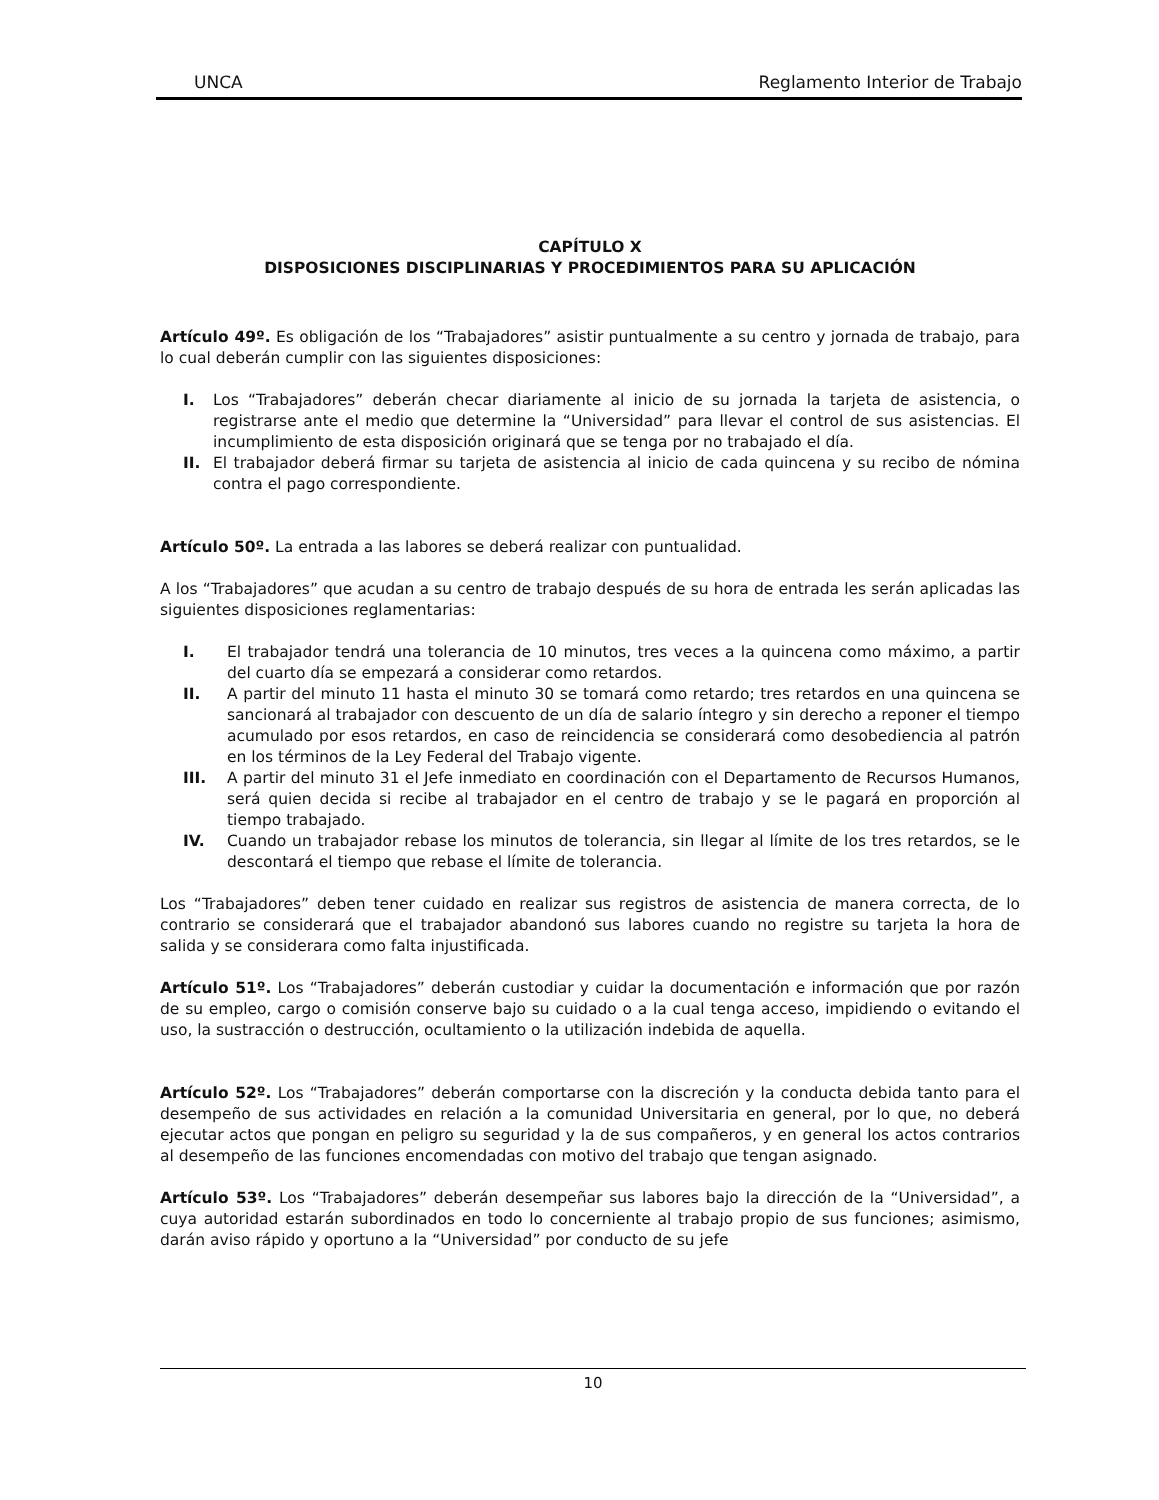UNCA Reglamento Interior de Trabajo
CAPÍTULO X
DISPOSICIONES DISCIPLINARIAS Y PROCEDIMIENTOS PARA SU APLICACIÓN
Artículo 49º. Es obligación de los “Trabajadores” asistir puntualmente a su centro y jornada de trabajo, para lo cual deberán cumplir con las siguientes disposiciones:
I. Los “Trabajadores” deberán checar diariamente al inicio de su jornada la tarjeta de asistencia, o registrarse ante el medio que determine la “Universidad” para llevar el control de sus asistencias. El incumplimiento de esta disposición originará que se tenga por no trabajado el día.
II. El trabajador deberá firmar su tarjeta de asistencia al inicio de cada quincena y su recibo de nómina contra el pago correspondiente.
Artículo 50º. La entrada a las labores se deberá realizar con puntualidad.
A los “Trabajadores” que acudan a su centro de trabajo después de su hora de entrada les serán aplicadas las siguientes disposiciones reglamentarias:
I. El trabajador tendrá una tolerancia de 10 minutos, tres veces a la quincena como máximo, a partir del cuarto día se empezará a considerar como retardos.
II. A partir del minuto 11 hasta el minuto 30 se tomará como retardo; tres retardos en una quincena se sancionará al trabajador con descuento de un día de salario íntegro y sin derecho a reponer el tiempo acumulado por esos retardos, en caso de reincidencia se considerará como desobediencia al patrón en los términos de la Ley Federal del Trabajo vigente.
III. A partir del minuto 31 el Jefe inmediato en coordinación con el Departamento de Recursos Humanos, será quien decida si recibe al trabajador en el centro de trabajo y se le pagará en proporción al tiempo trabajado.
IV. Cuando un trabajador rebase los minutos de tolerancia, sin llegar al límite de los tres retardos, se le descontará el tiempo que rebase el límite de tolerancia.
Los “Trabajadores” deben tener cuidado en realizar sus registros de asistencia de manera correcta, de lo contrario se considerará que el trabajador abandonó sus labores cuando no registre su tarjeta la hora de salida y se considerara como falta injustificada.
Artículo 51º. Los “Trabajadores” deberán custodiar y cuidar la documentación e información que por razón de su empleo, cargo o comisión conserve bajo su cuidado o a la cual tenga acceso, impidiendo o evitando el uso, la sustracción o destrucción, ocultamiento o la utilización indebida de aquella.
Artículo 52º. Los “Trabajadores” deberán comportarse con la discreción y la conducta debida tanto para el desempeño de sus actividades en relación a la comunidad Universitaria en general, por lo que, no deberá ejecutar actos que pongan en peligro su seguridad y la de sus compañeros, y en general los actos contrarios al desempeño de las funciones encomendadas con motivo del trabajo que tengan asignado.
Artículo 53º. Los “Trabajadores” deberán desempeñar sus labores bajo la dirección de la “Universidad”, a cuya autoridad estarán subordinados en todo lo concerniente al trabajo propio de sus funciones; asimismo, darán aviso rápido y oportuno a la “Universidad” por conducto de su jefe
10